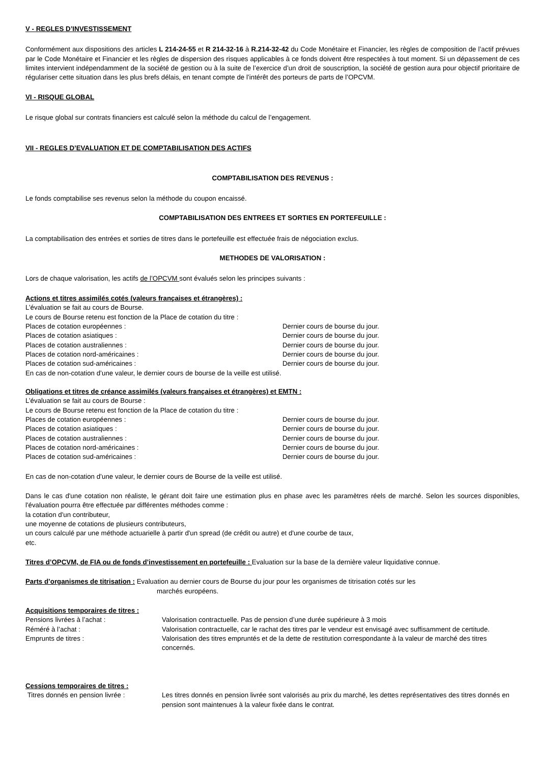V - REGLES D’INVESTISSEMENT
Conformément aux dispositions des articles L 214-24-55 et R 214-32-16 à R.214-32-42 du Code Monétaire et Financier, les règles de composition de l’actif prévues par le Code Monétaire et Financier et les règles de dispersion des risques applicables à ce fonds doivent être respectées à tout moment. Si un dépassement de ces limites intervient indépendamment de la société de gestion ou à la suite de l’exercice d’un droit de souscription, la société de gestion aura pour objectif prioritaire de régulariser cette situation dans les plus brefs délais, en tenant compte de l’intérêt des porteurs de parts de l’OPCVM.
VI - RISQUE GLOBAL
Le risque global sur contrats financiers est calculé selon la méthode du calcul de l’engagement.
VII - REGLES D’EVALUATION ET DE COMPTABILISATION DES ACTIFS
COMPTABILISATION DES REVENUS :
Le fonds comptabilise ses revenus selon la méthode du coupon encaissé.
COMPTABILISATION DES ENTREES ET SORTIES EN PORTEFEUILLE :
La comptabilisation des entrées et sorties de titres dans le portefeuille est effectuée frais de négociation exclus.
METHODES DE VALORISATION :
Lors de chaque valorisation, les actifs de l’OPCVM sont évalués selon les principes suivants :
Actions et titres assimilés cotés (valeurs françaises et étrangères) :
L’évaluation se fait au cours de Bourse.
Le cours de Bourse retenu est fonction de la Place de cotation du titre :
Places de cotation européennes : Dernier cours de bourse du jour.
Places de cotation asiatiques : Dernier cours de bourse du jour.
Places de cotation australiennes : Dernier cours de bourse du jour.
Places de cotation nord-américaines : Dernier cours de bourse du jour.
Places de cotation sud-américaines : Dernier cours de bourse du jour.
En cas de non-cotation d’une valeur, le dernier cours de bourse de la veille est utilisé.
Obligations et titres de créance assimilés (valeurs françaises et étrangères) et EMTN :
L’évaluation se fait au cours de Bourse :
Le cours de Bourse retenu est fonction de la Place de cotation du titre :
Places de cotation européennes : Dernier cours de bourse du jour.
Places de cotation asiatiques : Dernier cours de bourse du jour.
Places de cotation australiennes : Dernier cours de bourse du jour.
Places de cotation nord-américaines : Dernier cours de bourse du jour.
Places de cotation sud-américaines : Dernier cours de bourse du jour.
En cas de non-cotation d’une valeur, le dernier cours de Bourse de la veille est utilisé.
Dans le cas d'une cotation non réaliste, le gérant doit faire une estimation plus en phase avec les paramètres réels de marché. Selon les sources disponibles, l'évaluation pourra être effectuée par différentes méthodes comme :
la cotation d'un contributeur,
une moyenne de cotations de plusieurs contributeurs,
un cours calculé par une méthode actuarielle à partir d'un spread (de crédit ou autre) et d'une courbe de taux,
etc.
Titres d’OPCVM, de FIA ou de fonds d’investissement en portefeuille : Evaluation sur la base de la dernière valeur liquidative connue.
Parts d’organismes de titrisation : Evaluation au dernier cours de Bourse du jour pour les organismes de titrisation cotés sur les
marchés européens.
Acquisitions temporaires de titres :
Pensions livrées à l’achat : Valorisation contractuelle. Pas de pension d’une durée supérieure à 3 mois
Réméré à l’achat : Valorisation contractuelle, car le rachat des titres par le vendeur est envisagé avec suffisamment de certitude.
Emprunts de titres : Valorisation des titres empruntés et de la dette de restitution correspondante à la valeur de marché des titres concernés.
Cessions temporaires de titres :
Titres donnés en pension livrée : Les titres donnés en pension livrée sont valorisés au prix du marché, les dettes représentatives des titres donnés en pension sont maintenues à la valeur fixée dans le contrat.